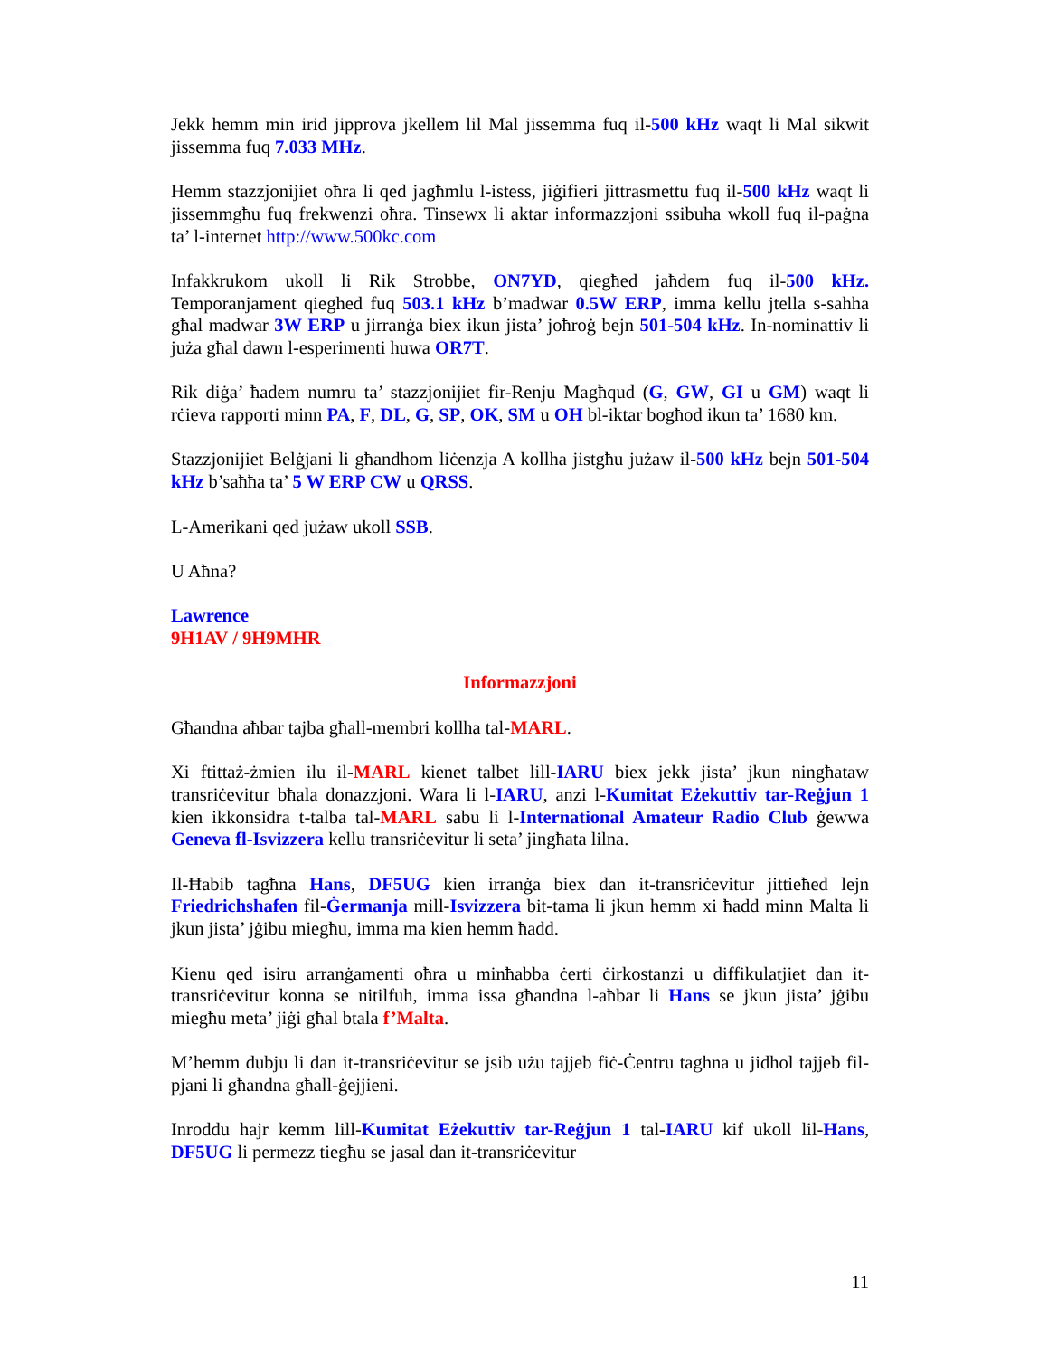Jekk hemm min irid jipprova jkellem lil Mal jissemma fuq il-500 kHz waqt li Mal sikwit jissemma fuq 7.033 MHz.
Hemm stazzjonijiet oħra li qed jagħmlu l-istess, jiġifieri jittrasmettu fuq il-500 kHz waqt li jissemmgħu fuq frekwenzi oħra. Tinsewx li aktar informazzjoni ssibuha wkoll fuq il-paġna ta’ l-internet http://www.500kc.com
Infakkrukom ukoll li Rik Strobbe, ON7YD, qiegħed jaħdem fuq il-500 kHz. Temporanjament qieghed fuq 503.1 kHz b’madwar 0.5W ERP, imma kellu jtella s-saħħa għal madwar 3W ERP u jirranġa biex ikun jista’ joħroġ bejn 501-504 kHz. In-nominattiv li juża għal dawn l-esperimenti huwa OR7T.
Rik diġa’ ħadem numru ta’ stazzjonijiet fir-Renju Magħqud (G, GW, GI u GM) waqt li rċieva rapporti minn PA, F, DL, G, SP, OK, SM u OH bl-iktar bogħod ikun ta’ 1680 km.
Stazzjonijiet Belġjani li għandhom liċenzja A kollha jistgħu jużaw il-500 kHz bejn 501-504 kHz b’saħħa ta’ 5 W ERP CW u QRSS.
L-Amerikani qed jużaw ukoll SSB.
U Aħna?
Lawrence
9H1AV / 9H9MHR
Informazzjoni
Għandna aħbar tajba għall-membri kollha tal-MARL.
Xi ftittaż-żmien ilu il-MARL kienet talbet lill-IARU biex jekk jista’ jkun ningħataw transriċevitur bħala donazzjoni. Wara li l-IARU, anzi l-Kumitat Eżekuttiv tar-Reġjun 1 kien ikkonsidra t-talba tal-MARL sabu li l-International Amateur Radio Club ġewwa Geneva fl-Isvizzera kellu transriċevitur li seta’ jingħata lilna.
Il-Ħabib tagħna Hans, DF5UG kien irranġa biex dan it-transriċevitur jittieħed lejn Friedrichshafen fil-Ġermanja mill-Isvizzera bit-tama li jkun hemm xi ħadd minn Malta li jkun jista’ jġibu miegħu, imma ma kien hemm ħadd.
Kienu qed isiru arranġamenti oħra u minħabba ċerti ċirkostanzi u diffikulatjiet dan it-transriċevitur konna se nitilfuh, imma issa għandna l-aħbar li Hans se jkun jista’ jġibu miegħu meta’ jiġi għal btala f’Malta.
M’hemm dubju li dan it-transriċevitur se jsib użu tajjeb fiċ-Ċentru tagħna u jidħol tajjeb fil-pjani li għandna għall-ġejjieni.
Inroddu ħajr kemm lill-Kumitat Eżekuttiv tar-Reġjun 1 tal-IARU kif ukoll lil-Hans, DF5UG li permezz tiegħu se jasal dan it-transriċevitur
11